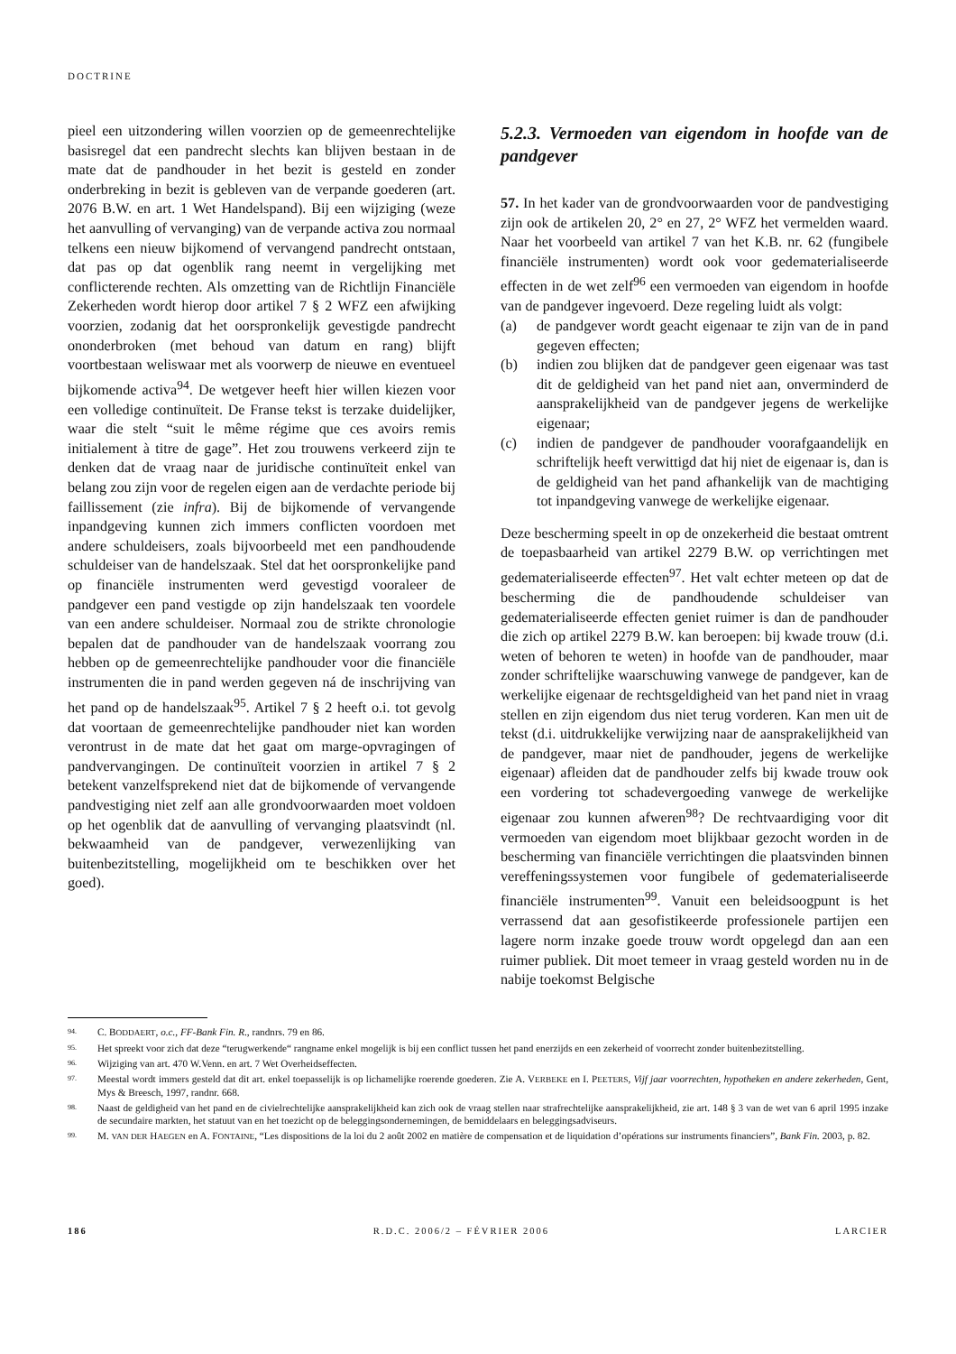DOCTRINE
pieel een uitzondering willen voorzien op de gemeenrechtelijke basisregel dat een pandrecht slechts kan blijven bestaan in de mate dat de pandhouder in het bezit is gesteld en zonder onderbreking in bezit is gebleven van de verpande goederen (art. 2076 B.W. en art. 1 Wet Handelspand). Bij een wijziging (weze het aanvulling of vervanging) van de verpande activa zou normaal telkens een nieuw bijkomend of vervangend pandrecht ontstaan, dat pas op dat ogenblik rang neemt in vergelijking met conflicterende rechten. Als omzetting van de Richtlijn Financiële Zekerheden wordt hierop door artikel 7 § 2 WFZ een afwijking voorzien, zodanig dat het oorspronkelijk gevestigde pandrecht ononderbroken (met behoud van datum en rang) blijft voortbestaan weliswaar met als voorwerp de nieuwe en eventueel bijkomende activa<sup>94</sup>. De wetgever heeft hier willen kiezen voor een volledige continuïteit. De Franse tekst is terzake duidelijker, waar die stelt “suit le même régime que ces avoirs remis initialement à titre de gage”. Het zou trouwens verkeerd zijn te denken dat de vraag naar de juridische continuïteit enkel van belang zou zijn voor de regelen eigen aan de verdachte periode bij faillissement (zie infra). Bij de bijkomende of vervangende inpandgeving kunnen zich immers conflicten voordoen met andere schuldeisers, zoals bijvoorbeeld met een pandhoudende schuldeiser van de handelszaak. Stel dat het oorspronkelijke pand op financiële instrumenten werd gevestigd vooraleer de pandgever een pand vestigde op zijn handelszaak ten voordele van een andere schuldeiser. Normaal zou de strikte chronologie bepalen dat de pandhouder van de handelszaak voorrang zou hebben op de gemeenrechtelijke pandhouder voor die financiële instrumenten die in pand werden gegeven ná de inschrijving van het pand op de handelszaak<sup>95</sup>. Artikel 7 § 2 heeft o.i. tot gevolg dat voortaan de gemeenrechtelijke pandhouder niet kan worden verontrust in de mate dat het gaat om marge-opvragingen of pandvervangingen. De continuïteit voorzien in artikel 7 § 2 betekent vanzelfsprekend niet dat de bijkomende of vervangende pandvestiging niet zelf aan alle grondvoorwaarden moet voldoen op het ogenblik dat de aanvulling of vervanging plaatsvindt (nl. bekwaamheid van de pandgever, verwezenlijking van buitenbezitstelling, mogelijkheid om te beschikken over het goed).
5.2.3. Vermoeden van eigendom in hoofde van de pandgever
57. In het kader van de grondvoorwaarden voor de pandvestiging zijn ook de artikelen 20, 2° en 27, 2° WFZ het vermelden waard. Naar het voorbeeld van artikel 7 van het K.B. nr. 62 (fungibele financiële instrumenten) wordt ook voor gedematerialiseerde effecten in de wet zelf<sup>96</sup> een vermoeden van eigendom in hoofde van de pandgever ingevoerd. Deze regeling luidt als volgt:
(a) de pandgever wordt geacht eigenaar te zijn van de in pand gegeven effecten;
(b) indien zou blijken dat de pandgever geen eigenaar was tast dit de geldigheid van het pand niet aan, onverminderd de aansprakelijkheid van de pandgever jegens de werkelijke eigenaar;
(c) indien de pandgever de pandhouder voorafgaandelijk en schriftelijk heeft verwittigd dat hij niet de eigenaar is, dan is de geldigheid van het pand afhankelijk van de machtiging tot inpandgeving vanwege de werkelijke eigenaar.
Deze bescherming speelt in op de onzekerheid die bestaat omtrent de toepasbaarheid van artikel 2279 B.W. op verrichtingen met gedematerialiseerde effecten<sup>97</sup>. Het valt echter meteen op dat de bescherming die de pandhoudende schuldeiser van gedematerialiseerde effecten geniet ruimer is dan de pandhouder die zich op artikel 2279 B.W. kan beroepen: bij kwade trouw (d.i. weten of behoren te weten) in hoofde van de pandhouder, maar zonder schriftelijke waarschuwing vanwege de pandgever, kan de werkelijke eigenaar de rechtsgeldigheid van het pand niet in vraag stellen en zijn eigendom dus niet terug vorderen. Kan men uit de tekst (d.i. uitdrukkelijke verwijzing naar de aansprakelijkheid van de pandgever, maar niet de pandhouder, jegens de werkelijke eigenaar) afleiden dat de pandhouder zelfs bij kwade trouw ook een vordering tot schadevergoeding vanwege de werkelijke eigenaar zou kunnen afweren<sup>98</sup>? De rechtvaardiging voor dit vermoeden van eigendom moet blijkbaar gezocht worden in de bescherming van financiële verrichtingen die plaatsvinden binnen vereffeningssystemen voor fungibele of gedematerialiseerde financiële instrumenten<sup>99</sup>. Vanuit een beleidsoogpunt is het verrassend dat aan gesofistikeerde professionele partijen een lagere norm inzake goede trouw wordt opgelegd dan aan een ruimer publiek. Dit moet temeer in vraag gesteld worden nu in de nabije toekomst Belgische
94. C. BODDAERT, o.c., FF-Bank Fin. R., randnrs. 79 en 86.
95. Het spreekt voor zich dat deze “terugwerkende“ rangname enkel mogelijk is bij een conflict tussen het pand enerzijds en een zekerheid of voorrecht zonder buitenbezitstelling.
96. Wijziging van art. 470 W.Venn. en art. 7 Wet Overheidseffecten.
97. Meestal wordt immers gesteld dat dit art. enkel toepasselijk is op lichamelijke roerende goederen. Zie A. VERBEKE en I. PEETERS, Vijf jaar voorrechten, hypotheken en andere zekerheden, Gent, Mys & Breesch, 1997, randnr. 668.
98. Naast de geldigheid van het pand en de civielrechtelijke aansprakelijkheid kan zich ook de vraag stellen naar strafrechtelijke aansprakelijkheid, zie art. 148 § 3 van de wet van 6 april 1995 inzake de secundaire markten, het statuut van en het toezicht op de beleggingsondernemingen, de bemiddelaars en beleggingsadviseurs.
99. M. VAN DER HAEGEN en A. FONTAINE, “Les dispositions de la loi du 2 août 2002 en matière de compensation et de liquidation d’opérations sur instruments financiers”, Bank Fin. 2003, p. 82.
186 R.D.C. 2006/2 – FÉVRIER 2006 LARCIER